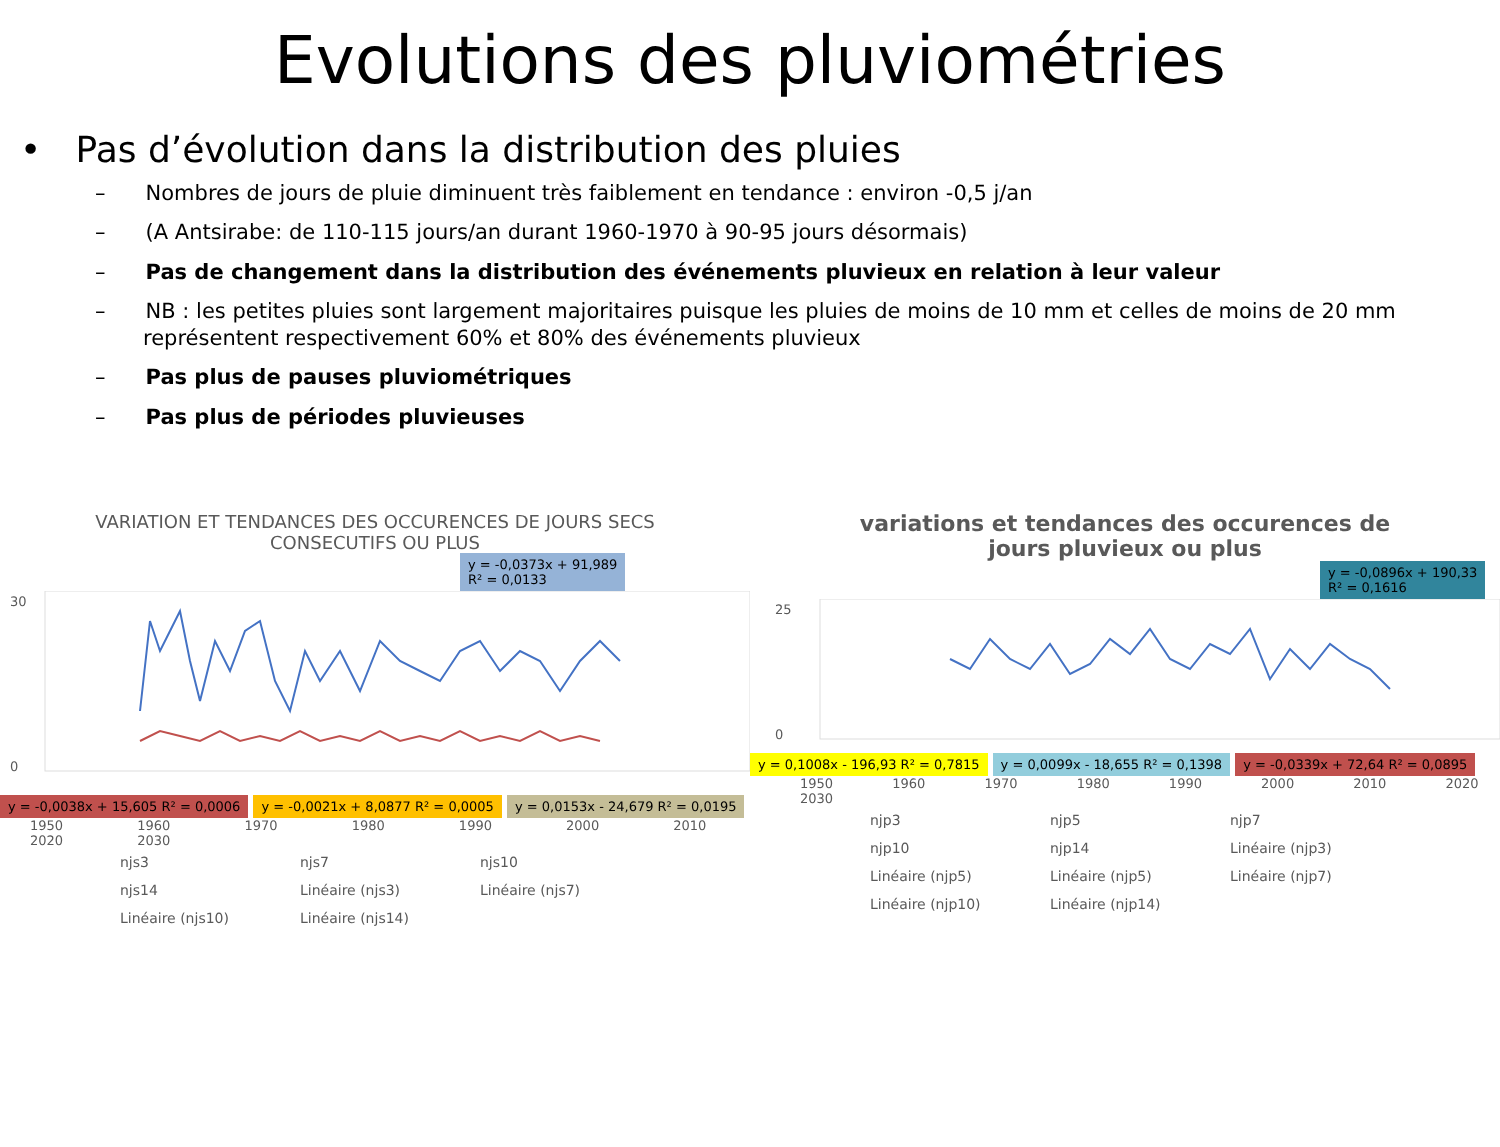Evolutions des pluviométries
• Pas d’évolution dans la distribution des pluies
– Nombres de jours de pluie diminuent très faiblement en tendance : environ -0,5 j/an
– (A Antsirabe: de 110-115 jours/an durant 1960-1970 à 90-95 jours désormais)
– Pas de changement dans la distribution des événements pluvieux en relation à leur valeur
– NB : les petites pluies sont largement majoritaires puisque les pluies de moins de 10 mm et celles de moins de 20 mm représentent respectivement 60% et 80% des événements pluvieux
– Pas plus de pauses pluviométriques
– Pas plus de périodes pluvieuses
VARIATION ET TENDANCES DES OCCURENCES DE JOURS SECS
CONSECUTIFS OU PLUS
y = -0,0373x + 91,989
R² = 0,0133
30
0
y = -0,0038x + 15,605 R² = 0,0006 y = -0,0021x + 8,0877 R² = 0,0005 y = 0,0153x - 24,679 R² = 0,0195
1950 1960 1970 1980 1990 2000 2010 2020 2030
njs3 njs7 njs10 njs14 Linéaire (njs3) Linéaire (njs7) Linéaire (njs10) Linéaire (njs14)
variations et tendances des occurences de
jours pluvieux ou plus
y = -0,0896x + 190,33
R² = 0,1616
25
0
y = 0,1008x - 196,93 R² = 0,7815 y = 0,0099x - 18,655 R² = 0,1398 y = -0,0339x + 72,64 R² = 0,0895
1950 1960 1970 1980 1990 2000 2010 2020 2030
njp3 njp5 njp7 njp10 njp14 Linéaire (njp3) Linéaire (njp5) Linéaire (njp5) Linéaire (njp7) Linéaire (njp10) Linéaire (njp14)